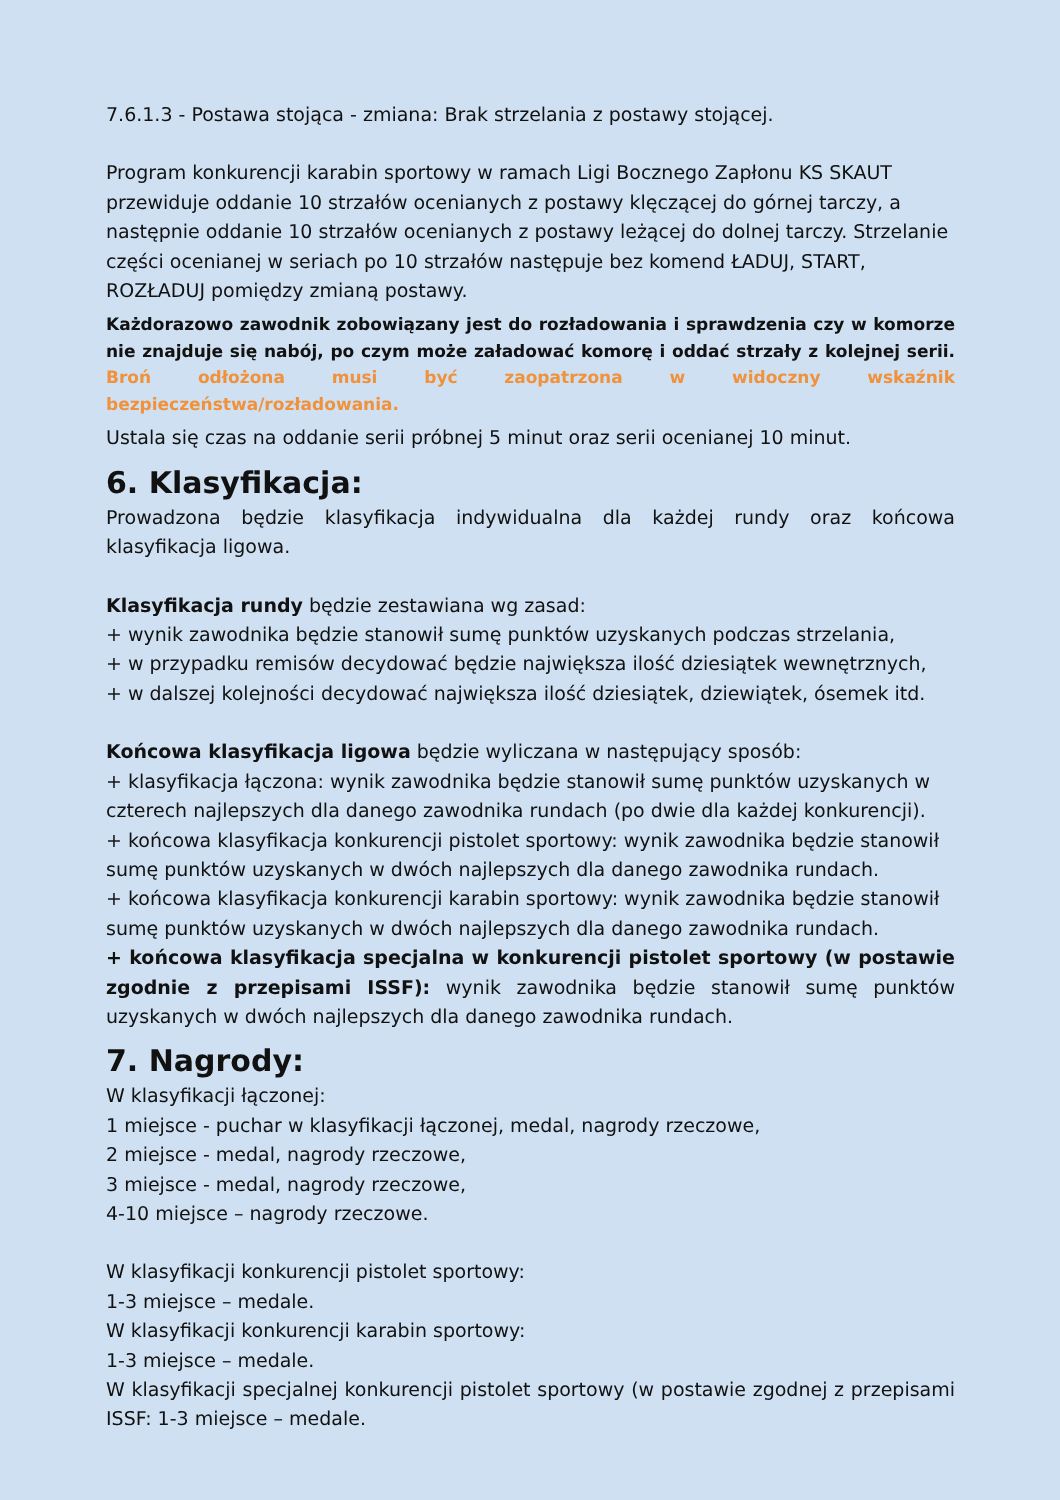7.6.1.3 - Postawa stojąca - zmiana: Brak strzelania z postawy stojącej.
Program konkurencji karabin sportowy w ramach Ligi Bocznego Zapłonu KS SKAUT przewiduje oddanie 10 strzałów ocenianych z postawy klęczącej do górnej tarczy, a następnie oddanie 10 strzałów ocenianych z postawy leżącej do dolnej tarczy. Strzelanie części ocenianej w seriach po 10 strzałów następuje bez komend ŁADUJ, START, ROZŁADUJ pomiędzy zmianą postawy.
Każdorazowo zawodnik zobowiązany jest do rozładowania i sprawdzenia czy w komorze nie znajduje się nabój, po czym może załadować komorę i oddać strzały z kolejnej serii. Broń odłożona musi być zaopatrzona w widoczny wskaźnik bezpieczeństwa/rozładowania.
Ustala się czas na oddanie serii próbnej 5 minut oraz serii ocenianej 10 minut.
6. Klasyfikacja:
Prowadzona będzie klasyfikacja indywidualna dla każdej rundy oraz końcowa klasyfikacja ligowa.
Klasyfikacja rundy będzie zestawiana wg zasad:
+ wynik zawodnika będzie stanowił sumę punktów uzyskanych podczas strzelania,
+ w przypadku remisów decydować będzie największa ilość dziesiątek wewnętrznych,
+ w dalszej kolejności decydować największa ilość dziesiątek, dziewiątek, ósemek itd.
Końcowa klasyfikacja ligowa będzie wyliczana w następujący sposób:
+ klasyfikacja łączona: wynik zawodnika będzie stanowił sumę punktów uzyskanych w czterech najlepszych dla danego zawodnika rundach (po dwie dla każdej konkurencji).
+ końcowa klasyfikacja konkurencji pistolet sportowy: wynik zawodnika będzie stanowił sumę punktów uzyskanych w dwóch najlepszych dla danego zawodnika rundach.
+ końcowa klasyfikacja konkurencji karabin sportowy: wynik zawodnika będzie stanowił sumę punktów uzyskanych w dwóch najlepszych dla danego zawodnika rundach.
+ końcowa klasyfikacja specjalna w konkurencji pistolet sportowy (w postawie zgodnie z przepisami ISSF): wynik zawodnika będzie stanowił sumę punktów uzyskanych w dwóch najlepszych dla danego zawodnika rundach.
7. Nagrody:
W klasyfikacji łączonej:
1 miejsce - puchar w klasyfikacji łączonej, medal, nagrody rzeczowe,
2 miejsce - medal, nagrody rzeczowe,
3 miejsce - medal, nagrody rzeczowe,
4-10 miejsce – nagrody rzeczowe.
W klasyfikacji konkurencji pistolet sportowy:
1-3 miejsce – medale.
W klasyfikacji konkurencji karabin sportowy:
1-3 miejsce – medale.
W klasyfikacji specjalnej konkurencji pistolet sportowy (w postawie zgodnej z przepisami ISSF: 1-3 miejsce – medale.